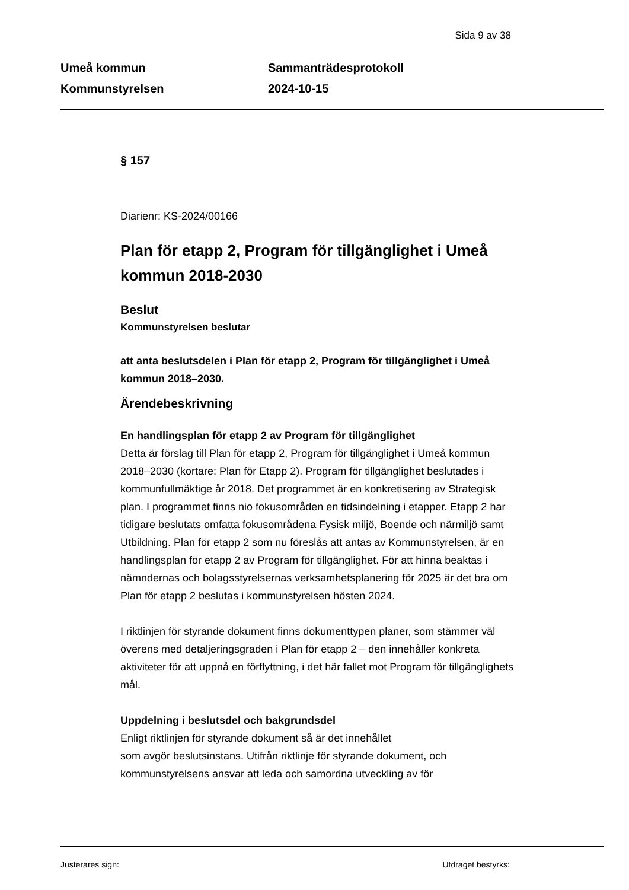Sida 9 av 38
Umeå kommun
Kommunstyrelsen
Sammanträdesprotokoll
2024-10-15
§ 157
Diarienr: KS-2024/00166
Plan för etapp 2, Program för tillgänglighet i Umeå kommun 2018-2030
Beslut
Kommunstyrelsen beslutar
att anta beslutsdelen i Plan för etapp 2, Program för tillgänglighet i Umeå kommun 2018–2030.
Ärendebeskrivning
En handlingsplan för etapp 2 av Program för tillgänglighet
Detta är förslag till Plan för etapp 2, Program för tillgänglighet i Umeå kommun 2018–2030 (kortare: Plan för Etapp 2). Program för tillgänglighet beslutades i kommunfullmäktige år 2018. Det programmet är en konkretisering av Strategisk plan. I programmet finns nio fokusområden en tidsindelning i etapper. Etapp 2 har tidigare beslutats omfatta fokusområdena Fysisk miljö, Boende och närmiljö samt Utbildning. Plan för etapp 2 som nu föreslås att antas av Kommunstyrelsen, är en handlingsplan för etapp 2 av Program för tillgänglighet. För att hinna beaktas i nämndernas och bolagsstyrelsernas verksamhetsplanering för 2025 är det bra om Plan för etapp 2 beslutas i kommunstyrelsen hösten 2024.
I riktlinjen för styrande dokument finns dokumenttypen planer, som stämmer väl överens med detaljeringsgraden i Plan för etapp 2 – den innehåller konkreta aktiviteter för att uppnå en förflyttning, i det här fallet mot Program för tillgänglighets mål.
Uppdelning i beslutsdel och bakgrundsdel
Enligt riktlinjen för styrande dokument så är det innehållet
som avgör beslutsinstans. Utifrån riktlinje för styrande dokument, och kommunstyrelsens ansvar att leda och samordna utveckling av för
Justerares sign: Utdraget bestyrks: